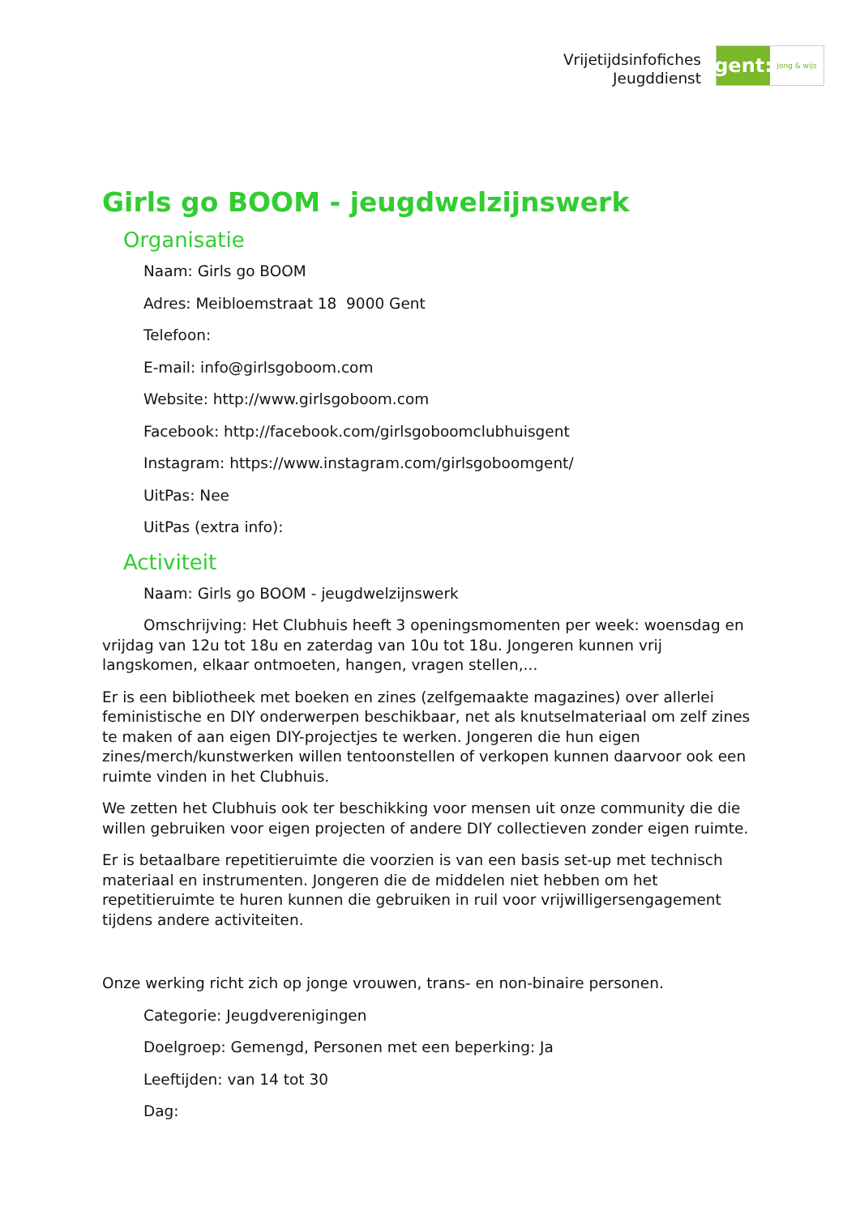Vrijetijdsinfofiches
Jeugddienst
gent:
jong & wijs
Girls go BOOM - jeugdwelzijnswerk
Organisatie
Naam: Girls go BOOM
Adres: Meibloemstraat 18 9000 Gent
Telefoon:
E-mail: info@girlsgoboom.com
Website: http://www.girlsgoboom.com
Facebook: http://facebook.com/girlsgoboomclubhuisgent
Instagram: https://www.instagram.com/girlsgoboomgent/
UitPas: Nee
UitPas (extra info):
Activiteit
Naam: Girls go BOOM - jeugdwelzijnswerk
Omschrijving: Het Clubhuis heeft 3 openingsmomenten per week: woensdag en vrijdag van 12u tot 18u en zaterdag van 10u tot 18u. Jongeren kunnen vrij langskomen, elkaar ontmoeten, hangen, vragen stellen,...
Er is een bibliotheek met boeken en zines (zelfgemaakte magazines) over allerlei feministische en DIY onderwerpen beschikbaar, net als knutselmateriaal om zelf zines te maken of aan eigen DIY-projectjes te werken. Jongeren die hun eigen zines/merch/kunstwerken willen tentoonstellen of verkopen kunnen daarvoor ook een ruimte vinden in het Clubhuis.
We zetten het Clubhuis ook ter beschikking voor mensen uit onze community die die willen gebruiken voor eigen projecten of andere DIY collectieven zonder eigen ruimte.
Er is betaalbare repetitieruimte die voorzien is van een basis set-up met technisch materiaal en instrumenten. Jongeren die de middelen niet hebben om het repetitieruimte te huren kunnen die gebruiken in ruil voor vrijwilligersengagement tijdens andere activiteiten.
Onze werking richt zich op jonge vrouwen, trans- en non-binaire personen.
Categorie: Jeugdverenigingen
Doelgroep: Gemengd, Personen met een beperking: Ja
Leeftijden: van 14 tot 30
Dag: